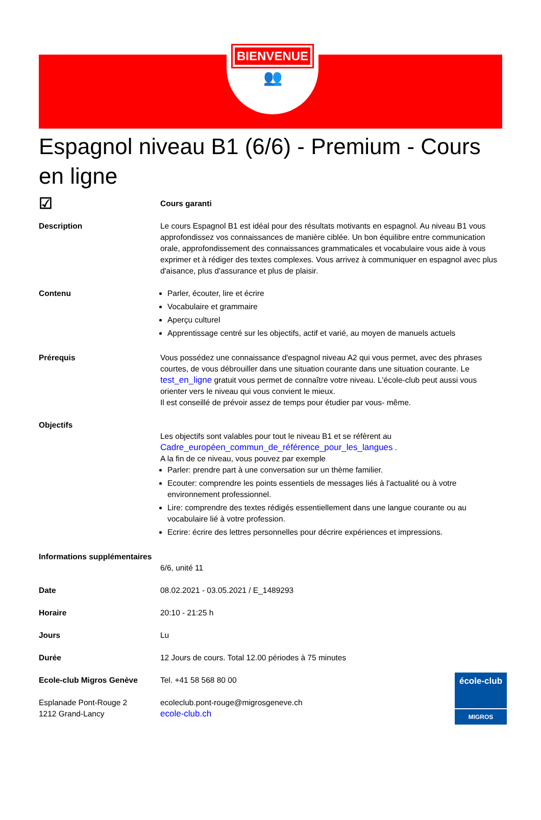BIENVENUE
👥
Espagnol niveau B1 (6/6) - Premium - Cours en ligne
☑
Cours garanti
Description Le cours Espagnol B1 est idéal pour des résultats motivants en espagnol. Au niveau B1 vous approfondissez vos connaissances de manière ciblée. Un bon équilibre entre communication orale, approfondissement des connaissances grammaticales et vocabulaire vous aide à vous exprimer et à rédiger des textes complexes. Vous arrivez à communiquer en espagnol avec plus d'aisance, plus d'assurance et plus de plaisir.
Contenu Parler, écouter, lire et écrire
Vocabulaire et grammaire
Aperçu culturel
Apprentissage centré sur les objectifs, actif et varié, au moyen de manuels actuels
Prérequis Vous possédez une connaissance d'espagnol niveau A2 qui vous permet, avec des phrases courtes, de vous débrouiller dans une situation courante dans une situation courante. Le test_en_ligne gratuit vous permet de connaître votre niveau. L'école-club peut aussi vous orienter vers le niveau qui vous convient le mieux.
Il est conseillé de prévoir assez de temps pour étudier par vous- même.
Objectifs
Les objectifs sont valables pour tout le niveau B1 et se réfèrent au Cadre_européen_commun_de_référence_pour_les_langues .
A la fin de ce niveau, vous pouvez par exemple
Parler: prendre part à une conversation sur un thème familier.
Ecouter: comprendre les points essentiels de messages liés à l'actualité ou à votre environnement professionnel.
Lire: comprendre des textes rédigés essentiellement dans une langue courante ou au vocabulaire lié à votre profession.
Ecrire: écrire des lettres personnelles pour décrire expériences et impressions.
Informations supplémentaires
6/6, unité 11
Date 08.02.2021 - 03.05.2021 / E_1489293
Horaire 20:10 - 21:25 h
Jours Lu
Durée 12 Jours de cours. Total 12.00 périodes à 75 minutes
Ecole-club Migros Genève Tel. +41 58 568 80 00
Esplanade Pont-Rouge 2
1212 Grand-Lancy
ecoleclub.pont-rouge@migrosgeneve.ch
ecole-club.ch
école-club
MIGROS